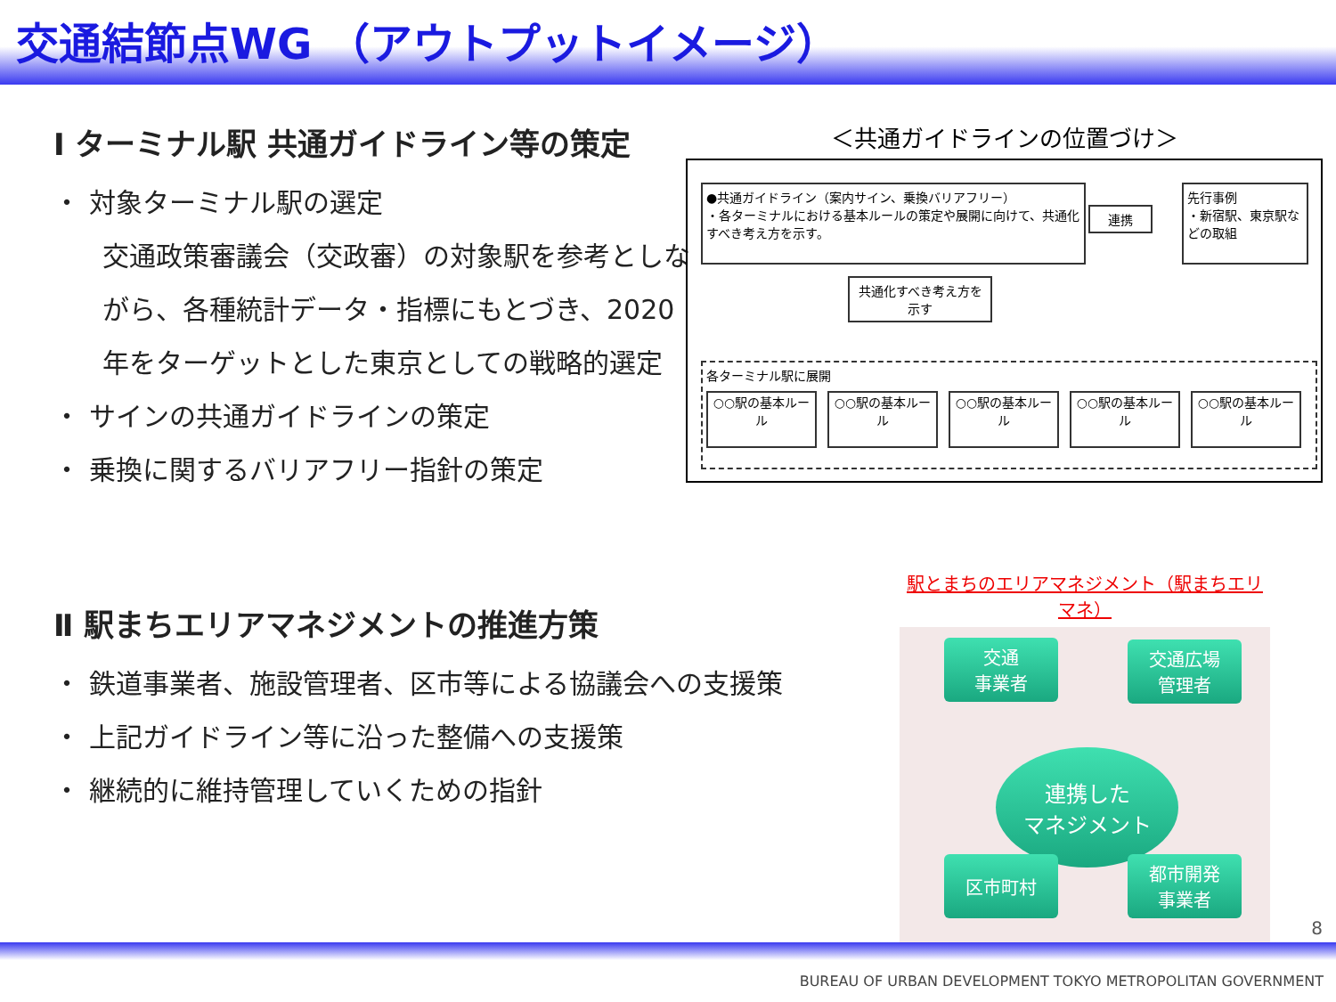交通結節点WG （アウトプットイメージ）
Ⅰ ターミナル駅 共通ガイドライン等の策定
・ 対象ターミナル駅の選定
交通政策審議会（交政審）の対象駅を参考としながら、各種統計データ・指標にもとづき、2020年をターゲットとした東京としての戦略的選定
・ サインの共通ガイドラインの策定
・ 乗換に関するバリアフリー指針の策定
＜共通ガイドラインの位置づけ＞
●共通ガイドライン（案内サイン、乗換バリアフリー）
・各ターミナルにおける基本ルールの策定や展開に向けて、共通化すべき考え方を示す。
連携
先行事例
・新宿駅、東京駅などの取組
共通化すべき考え方を示す
各ターミナル駅に展開
○○駅の基本ルール ○○駅の基本ルール ○○駅の基本ルール ○○駅の基本ルール ○○駅の基本ルール
Ⅱ 駅まちエリアマネジメントの推進方策
・ 鉄道事業者、施設管理者、区市等による協議会への支援策
・ 上記ガイドライン等に沿った整備への支援策
・ 継続的に維持管理していくための指針
駅とまちのエリアマネジメント（駅まちエリマネ）
交通
事業者
交通広場
管理者
連携した
マネジメント
区市町村
都市開発
事業者
8
BUREAU OF URBAN DEVELOPMENT TOKYO METROPOLITAN GOVERNMENT